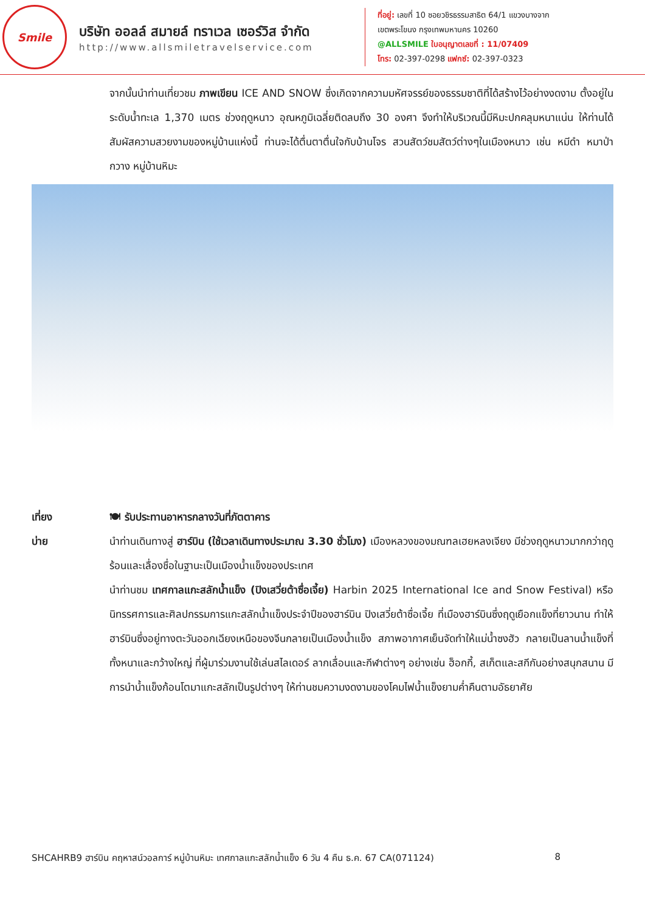Smile
บริษัท ออลล์ สมายล์ ทราเวล เซอร์วิส จำกัด
http://www.allsmiletravelservice.com
ที่อยู่: เลขที่ 10 ซอยวชิรธรรมสาธิต 64/1 แขวงบางจาก
เขตพระโขนง กรุงเทพมหานคร 10260
@ALLSMILE ใบอนุญาตเลขที่ : 11/07409
โทร: 02-397-0298 แฟกซ์: 02-397-0323
จากนั้นนำท่านเที่ยวชม ภาพเขียน ICE AND SNOW ซึ่งเกิดจากความมหัศจรรย์ของธรรมชาติที่ได้สร้างไว้อย่างงดงาม ตั้งอยู่ในระดับน้ำทะเล 1,370 เมตร ช่วงฤดูหนาว อุณหภูมิเฉลี่ยติดลบถึง 30 องศา จึงทำให้บริเวณนี้มีหิมะปกคลุมหนาแน่น ให้ท่านได้สัมผัสความสวยงามของหมู่บ้านแห่งนี้ ท่านจะได้ตื่นตาตื่นใจกับบ้านโจร สวนสัตว์ชมสัตว์ต่างๆในเมืองหนาว เช่น หมีดำ หมาป่า กวาง หมู่บ้านหิมะ
เที่ยง 🍽 รับประทานอาหารกลางวันที่ภัตตาคาร
บ่าย นำท่านเดินทางสู่ ฮาร์บิน (ใช้เวลาเดินทางประมาณ 3.30 ชั่วโมง) เมืองหลวงของมณฑลเฮยหลงเจียง มีช่วงฤดูหนาวมากกว่าฤดูร้อนและเลื่องชื่อในฐานะเป็นเมืองน้ำแข็งของประเทศ
นำท่านชม เทศกาลแกะสลักน้ำแข็ง (ปิงเสวี่ยต้าซื่อเจี้ย) Harbin 2025 International Ice and Snow Festival) หรือนิทรรศการและศิลปกรรมการแกะสลักน้ำแข็งประจำปีของฮาร์บิน ปิงเสวี่ยต้าซื่อเจี้ย ที่เมืองฮาร์บินซึ่งฤดูเยือกแข็งที่ยาวนาน ทำให้ฮาร์บินซึ่งอยู่ทางตะวันออกเฉียงเหนือของจีนกลายเป็นเมืองน้ำแข็ง สภาพอากาศเย็นจัดทำให้แม่น้ำซงฮัว กลายเป็นลานน้ำแข็งที่ทั้งหนาและกว้างใหญ่ ที่ผู้มาร่วมงานใช้เล่นสไลเดอร์ ลากเลื่อนและกีฬาต่างๆ อย่างเช่น ฮ็อกกี้, สเก็ตและสกีกันอย่างสนุกสนาน มีการนำน้ำแข็งก้อนโตมาแกะสลักเป็นรูปต่างๆ ให้ท่านชมความงดงามของโคมไฟน้ำแข็งยามค่ำคืนตามอัธยาศัย
SHCAHRB9 ฮาร์บิน คฤหาสน์วอลการ์ หมู่บ้านหิมะ เทศกาลแกะสลักน้ำแข็ง 6 วัน 4 คืน ธ.ค. 67 CA(071124) 8